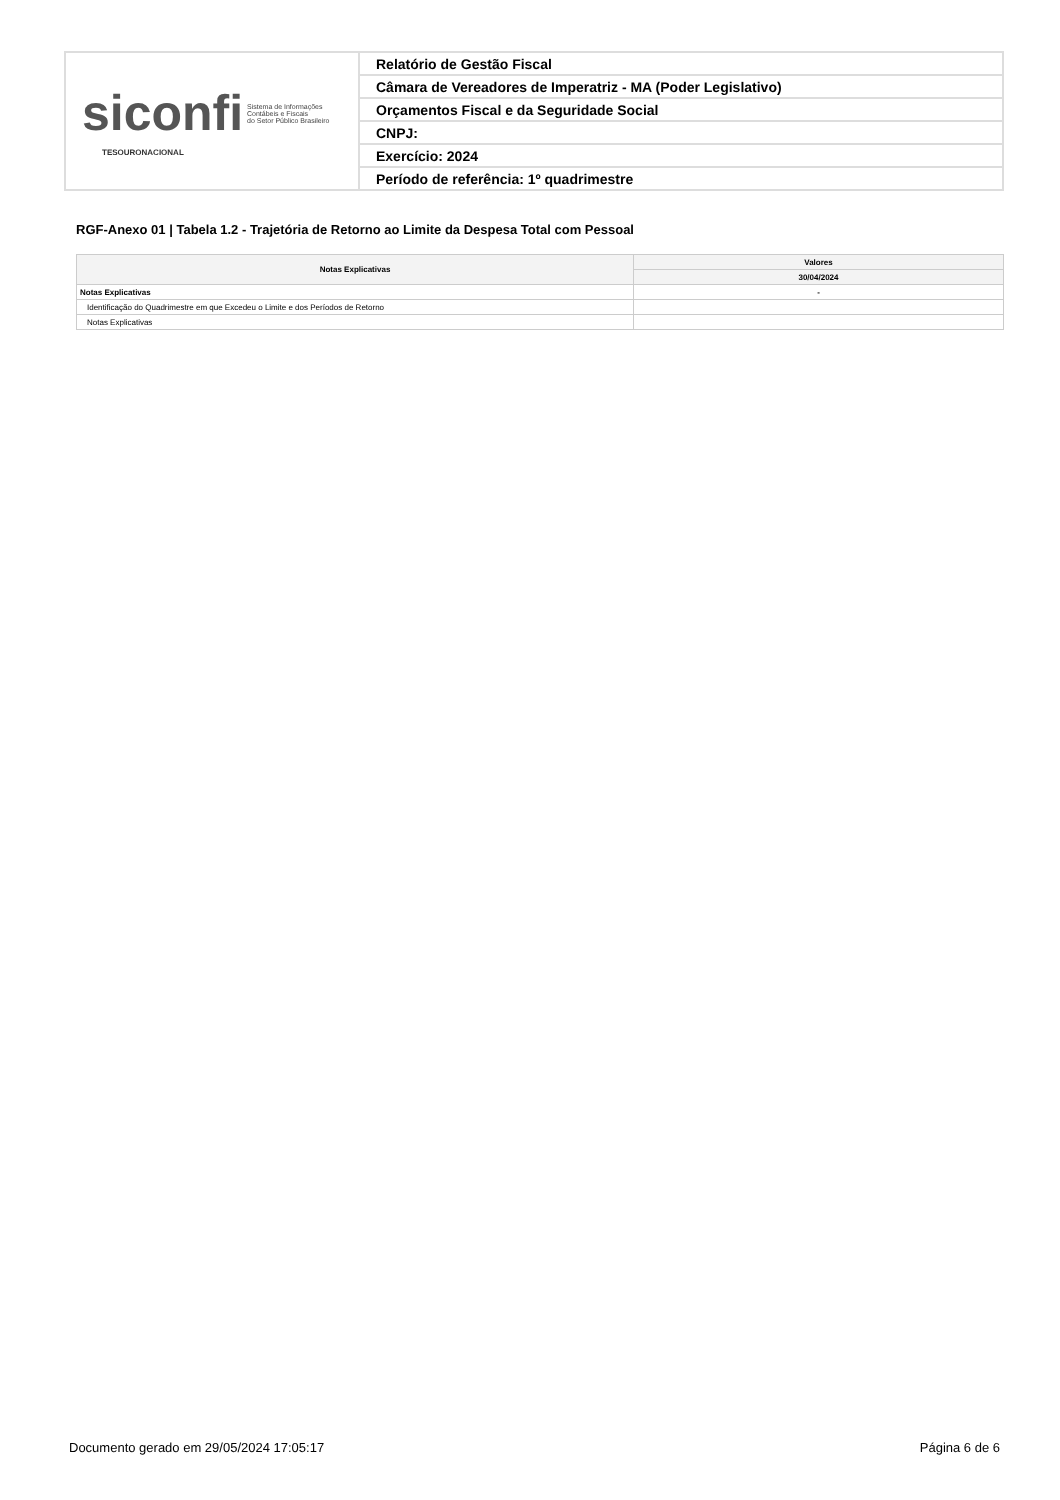| siconfi Sistema de Informações Contábeis e Fiscais do Setor Público Brasileiro TESOURONACIONAL | Relatório de Gestão Fiscal |
| | Câmara de Vereadores de Imperatriz - MA (Poder Legislativo) |
| | Orçamentos Fiscal e da Seguridade Social |
| | CNPJ: |
| | Exercício: 2024 |
| | Período de referência: 1º quadrimestre |
RGF-Anexo 01 | Tabela 1.2 - Trajetória de Retorno ao Limite da Despesa Total com Pessoal
| Notas Explicativas | Valores |
| --- | --- |
| | 30/04/2024 |
| Notas Explicativas | - |
| Identificação do Quadrimestre em que Excedeu o Limite e dos Períodos de Retorno | |
| Notas Explicativas | |
Documento gerado em 29/05/2024 17:05:17 Página 6 de 6